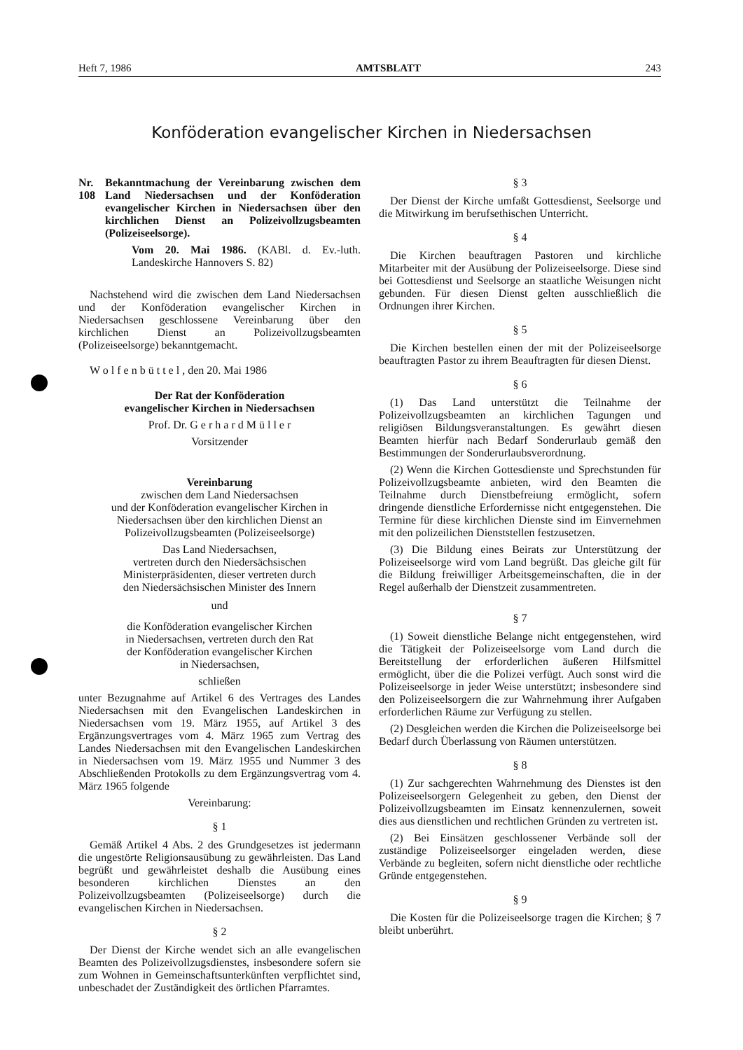Heft 7, 1986 AMTSBLATT 243
Konföderation evangelischer Kirchen in Niedersachsen
Nr. 108 Bekanntmachung der Vereinbarung zwischen dem Land Niedersachsen und der Konföderation evangelischer Kirchen in Niedersachsen über den kirchlichen Dienst an Polizeivollzugsbeamten (Polizeiseelsorge).
Vom 20. Mai 1986. (KABl. d. Ev.-luth. Landeskirche Hannovers S. 82)
Nachstehend wird die zwischen dem Land Niedersachsen und der Konföderation evangelischer Kirchen in Niedersachsen geschlossene Vereinbarung über den kirchlichen Dienst an Polizeivollzugsbeamten (Polizeiseelsorge) bekanntgemacht.
W o l f e n b ü t t e l , den 20. Mai 1986
Der Rat der Konföderation
evangelischer Kirchen in Niedersachsen
Prof. Dr. G e r h a r d M ü l l e r
Vorsitzender
Vereinbarung
zwischen dem Land Niedersachsen
und der Konföderation evangelischer Kirchen in
Niedersachsen über den kirchlichen Dienst an
Polizeivollzugsbeamten (Polizeiseelsorge)
Das Land Niedersachsen,
vertreten durch den Niedersächsischen
Ministerpräsidenten, dieser vertreten durch
den Niedersächsischen Minister des Innern
und
die Konföderation evangelischer Kirchen
in Niedersachsen, vertreten durch den Rat
der Konföderation evangelischer Kirchen
in Niedersachsen,
schließen
unter Bezugnahme auf Artikel 6 des Vertrages des Landes Niedersachsen mit den Evangelischen Landeskirchen in Niedersachsen vom 19. März 1955, auf Artikel 3 des Ergänzungsvertrages vom 4. März 1965 zum Vertrag des Landes Niedersachsen mit den Evangelischen Landeskirchen in Niedersachsen vom 19. März 1955 und Nummer 3 des Abschließenden Protokolls zu dem Ergänzungsvertrag vom 4. März 1965 folgende
Vereinbarung:
§ 1
Gemäß Artikel 4 Abs. 2 des Grundgesetzes ist jedermann die ungestörte Religionsausübung zu gewährleisten. Das Land begrüßt und gewährleistet deshalb die Ausübung eines besonderen kirchlichen Dienstes an den Polizeivollzugsbeamten (Polizeiseelsorge) durch die evangelischen Kirchen in Niedersachsen.
§ 2
Der Dienst der Kirche wendet sich an alle evangelischen Beamten des Polizeivollzugsdienstes, insbesondere sofern sie zum Wohnen in Gemeinschaftsunterkünften verpflichtet sind, unbeschadet der Zuständigkeit des örtlichen Pfarramtes.
§ 3
Der Dienst der Kirche umfaßt Gottesdienst, Seelsorge und die Mitwirkung im berufsethischen Unterricht.
§ 4
Die Kirchen beauftragen Pastoren und kirchliche Mitarbeiter mit der Ausübung der Polizeiseelsorge. Diese sind bei Gottesdienst und Seelsorge an staatliche Weisungen nicht gebunden. Für diesen Dienst gelten ausschließlich die Ordnungen ihrer Kirchen.
§ 5
Die Kirchen bestellen einen der mit der Polizeiseelsorge beauftragten Pastor zu ihrem Beauftragten für diesen Dienst.
§ 6
(1) Das Land unterstützt die Teilnahme der Polizeivollzugsbeamten an kirchlichen Tagungen und religiösen Bildungsveranstaltungen. Es gewährt diesen Beamten hierfür nach Bedarf Sonderurlaub gemäß den Bestimmungen der Sonderurlaubsverordnung.
(2) Wenn die Kirchen Gottesdienste und Sprechstunden für Polizeivollzugsbeamte anbieten, wird den Beamten die Teilnahme durch Dienstbefreiung ermöglicht, sofern dringende dienstliche Erfordernisse nicht entgegenstehen. Die Termine für diese kirchlichen Dienste sind im Einvernehmen mit den polizeilichen Dienststellen festzusetzen.
(3) Die Bildung eines Beirats zur Unterstützung der Polizeiseelsorge wird vom Land begrüßt. Das gleiche gilt für die Bildung freiwilliger Arbeitsgemeinschaften, die in der Regel außerhalb der Dienstzeit zusammentreten.
§ 7
(1) Soweit dienstliche Belange nicht entgegenstehen, wird die Tätigkeit der Polizeiseelsorge vom Land durch die Bereitstellung der erforderlichen äußeren Hilfsmittel ermöglicht, über die die Polizei verfügt. Auch sonst wird die Polizeiseelsorge in jeder Weise unterstützt; insbesondere sind den Polizeiseelsorgern die zur Wahrnehmung ihrer Aufgaben erforderlichen Räume zur Verfügung zu stellen.
(2) Desgleichen werden die Kirchen die Polizeiseelsorge bei Bedarf durch Überlassung von Räumen unterstützen.
§ 8
(1) Zur sachgerechten Wahrnehmung des Dienstes ist den Polizeiseelsorgern Gelegenheit zu geben, den Dienst der Polizeivollzugsbeamten im Einsatz kennenzulernen, soweit dies aus dienstlichen und rechtlichen Gründen zu vertreten ist.
(2) Bei Einsätzen geschlossener Verbände soll der zuständige Polizeiseelsorger eingeladen werden, diese Verbände zu begleiten, sofern nicht dienstliche oder rechtliche Gründe entgegenstehen.
§ 9
Die Kosten für die Polizeiseelsorge tragen die Kirchen; § 7 bleibt unberührt.